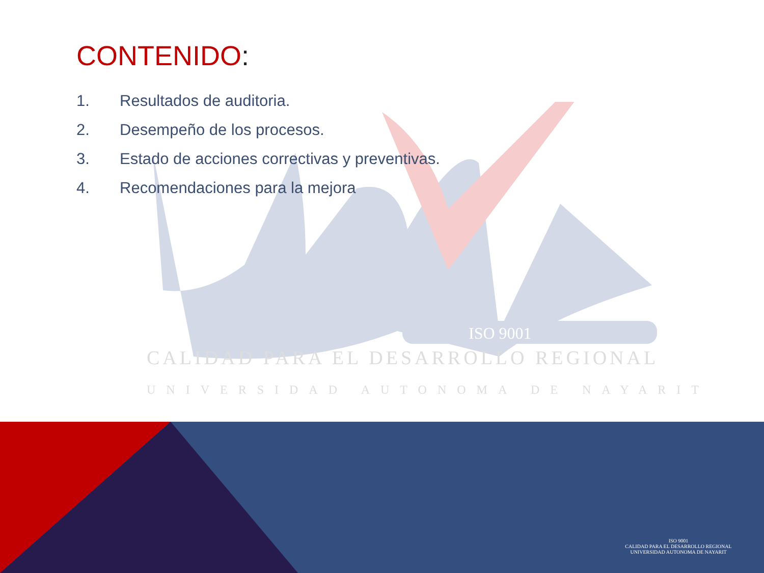ISO 9001
CALIDAD PARA EL DESARROLLO REGIONAL
UNIVERSIDAD AUTONOMA DE NAYARIT
CONTENIDO:
1. Resultados de auditoria.
2. Desempeño de los procesos.
3. Estado de acciones correctivas y preventivas.
4. Recomendaciones para la mejora
ISO 9001
CALIDAD PARA EL DESARROLLO REGIONAL
UNIVERSIDAD AUTONOMA DE NAYARIT